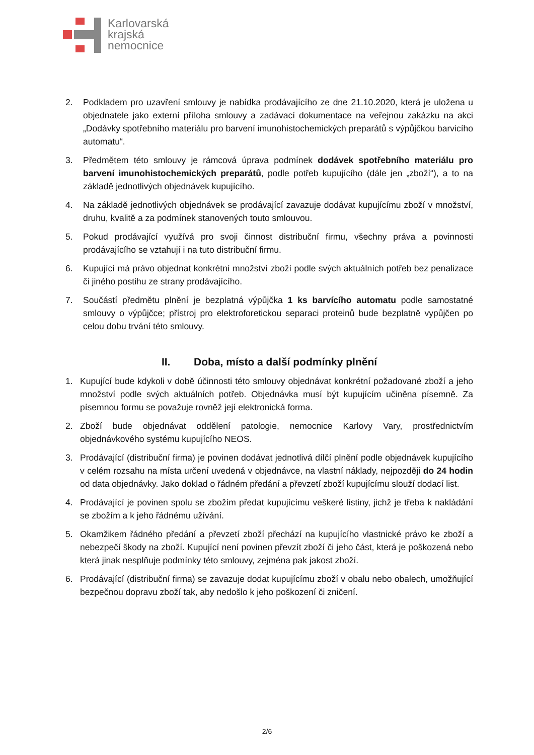Karlovarská
krajská
nemocnice
2. Podkladem pro uzavření smlouvy je nabídka prodávajícího ze dne 21.10.2020, která je uložena u objednatele jako externí příloha smlouvy a zadávací dokumentace na veřejnou zakázku na akci „Dodávky spotřebního materiálu pro barvení imunohistochemických preparátů s výpůjčkou barvicího automatu“.
3. Předmětem této smlouvy je rámcová úprava podmínek dodávek spotřebního materiálu pro barvení imunohistochemických preparátů, podle potřeb kupujícího (dále jen „zboží“), a to na základě jednotlivých objednávek kupujícího.
4. Na základě jednotlivých objednávek se prodávající zavazuje dodávat kupujícímu zboží v množství, druhu, kvalitě a za podmínek stanovených touto smlouvou.
5. Pokud prodávající využívá pro svoji činnost distribuční firmu, všechny práva a povinnosti prodávajícího se vztahují i na tuto distribuční firmu.
6. Kupující má právo objednat konkrétní množství zboží podle svých aktuálních potřeb bez penalizace či jiného postihu ze strany prodávajícího.
7. Součástí předmětu plnění je bezplatná výpůjčka 1 ks barvícího automatu podle samostatné smlouvy o výpůjčce; přístroj pro elektroforetickou separaci proteinů bude bezplatně vypůjčen po celou dobu trvání této smlouvy.
II. Doba, místo a další podmínky plnění
1. Kupující bude kdykoli v době účinnosti této smlouvy objednávat konkrétní požadované zboží a jeho množství podle svých aktuálních potřeb. Objednávka musí být kupujícím učiněna písemně. Za písemnou formu se považuje rovněž její elektronická forma.
2. Zboží bude objednávat oddělení patologie, nemocnice Karlovy Vary, prostřednictvím objednávkového systému kupujícího NEOS.
3. Prodávající (distribuční firma) je povinen dodávat jednotlivá dílčí plnění podle objednávek kupujícího v celém rozsahu na místa určení uvedená v objednávce, na vlastní náklady, nejpozději do 24 hodin od data objednávky. Jako doklad o řádném předání a převzetí zboží kupujícímu slouží dodací list.
4. Prodávající je povinen spolu se zbožím předat kupujícímu veškeré listiny, jichž je třeba k nakládání se zbožím a k jeho řádnému užívání.
5. Okamžikem řádného předání a převzetí zboží přechází na kupujícího vlastnické právo ke zboží a nebezpečí škody na zboží. Kupující není povinen převzít zboží či jeho část, která je poškozená nebo která jinak nesplňuje podmínky této smlouvy, zejména pak jakost zboží.
6. Prodávající (distribuční firma) se zavazuje dodat kupujícímu zboží v obalu nebo obalech, umožňující bezpečnou dopravu zboží tak, aby nedošlo k jeho poškození či zničení.
2/6